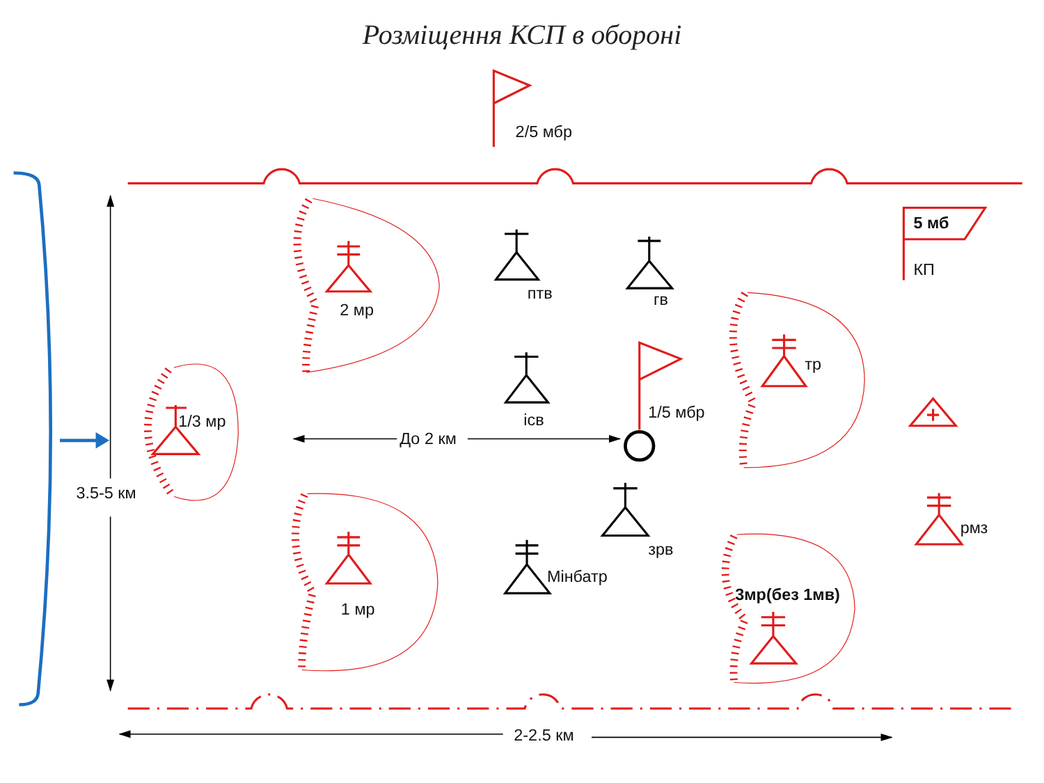Розміщення КСП в обороні
2/5 мбр
3.5-5 км
2-2.5 км
2 мр
1/3 мр
1 мр
тр
3мр(без 1мв)
рмз
5 мб
КП
1/5 мбр
птв
гв
ісв
зрв
Мінбатр
До 2 км